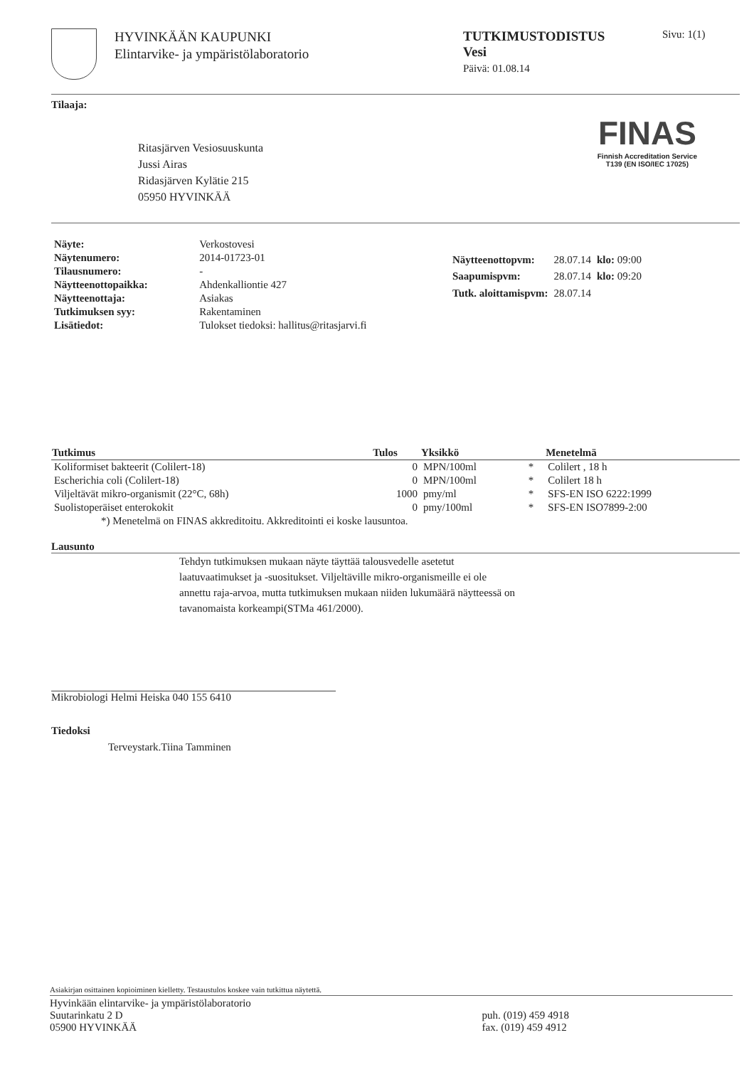HYVINKÄÄN KAUPUNKI
Elintarvike- ja ympäristölaboratorio
TUTKIMUSTODISTUS
Vesi
Päivä: 01.08.14
Sivu: 1(1)
Tilaaja:
Ritasjärven Vesiosuuskunta
Jussi Airas
Ridasjärven Kylätie 215
05950 HYVINKÄÄ
FINAS
Finnish Accreditation Service
T139 (EN ISO/IEC 17025)
| Näyte: | Verkostovesi |
| Näytenumero: | 2014-01723-01 |
| Tilausnumero: | - |
| Näytteenottopaikka: | Ahdenkalliontie 427 |
| Näytteenottaja: | Asiakas |
| Tutkimuksen syy: | Rakentaminen |
| Lisätiedot: | Tulokset tiedoksi: hallitus@ritasjarvi.fi |
| Näytteenottopvm: | 28.07.14 | klo: 09:00 |
| Saapumispvm: | 28.07.14 | klo: 09:20 |
| Tutk. aloittamispvm: | 28.07.14 | |
| Tutkimus | Tulos | Yksikkö | | Menetelmä |
| --- | --- | --- | --- | --- |
| Koliformiset bakteerit (Colilert-18) | 0 | MPN/100ml | * | Colilert , 18 h |
| Escherichia coli (Colilert-18) | 0 | MPN/100ml | * | Colilert 18 h |
| Viljeltävät mikro-organismit (22°C, 68h) | 1000 | pmy/ml | * | SFS-EN ISO 6222:1999 |
| Suolistoperäiset enterokokit | 0 | pmy/100ml | * | SFS-EN ISO7899-2:00 |
| *) Menetelmä on FINAS akkreditoitu. Akkreditointi ei koske lausuntoa. | | | | |
Lausunto
Tehdyn tutkimuksen mukaan näyte täyttää talousvedelle asetetut
laatuvaatimukset ja -suositukset. Viljeltäville mikro-organismeille ei ole
annettu raja-arvoa, mutta tutkimuksen mukaan niiden lukumäärä näytteessä on
tavanomaista korkeampi(STMa 461/2000).
Mikrobiologi Helmi Heiska 040 155 6410
Tiedoksi
Terveystark.Tiina Tamminen
Asiakirjan osittainen kopioiminen kielletty. Testaustulos koskee vain tutkittua näytettä.
Hyvinkään elintarvike- ja ympäristölaboratorio
Suutarinkatu 2 D
05900 HYVINKÄÄ
puh. (019) 459 4918
fax. (019) 459 4912